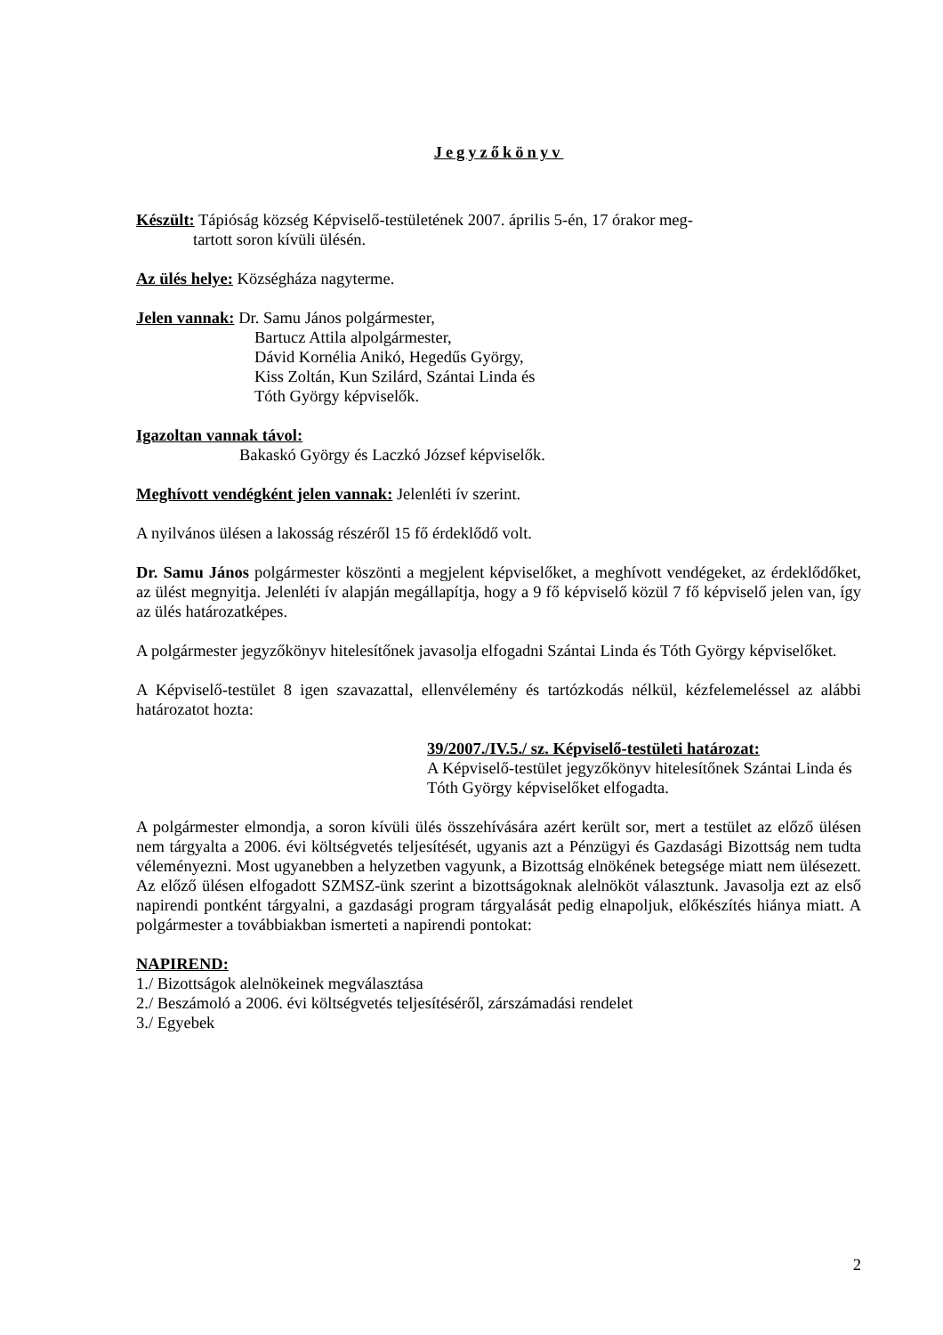Jegyzőkönyv
Készült: Tápióság község Képviselő-testületének 2007. április 5-én, 17 órakor meg-
tartott soron kívüli ülésén.
Az ülés helye: Községháza nagyterme.
Jelen vannak: Dr. Samu János polgármester,
Bartucz Attila alpolgármester,
Dávid Kornélia Anikó, Hegedűs György,
Kiss Zoltán, Kun Szilárd, Szántai Linda és
Tóth György képviselők.
Igazoltan vannak távol:
Bakaskó György és Laczkó József képviselők.
Meghívott vendégként jelen vannak: Jelenléti ív szerint.
A nyilvános ülésen a lakosság részéről 15 fő érdeklődő volt.
Dr. Samu János polgármester köszönti a megjelent képviselőket, a meghívott vendégeket, az érdeklődőket, az ülést megnyitja. Jelenléti ív alapján megállapítja, hogy a 9 fő képviselő közül 7 fő képviselő jelen van, így az ülés határozatképes.
A polgármester jegyzőkönyv hitelesítőnek javasolja elfogadni Szántai Linda és Tóth György képviselőket.
A Képviselő-testület 8 igen szavazattal, ellenvélemény és tartózkodás nélkül, kézfelemeléssel az alábbi határozatot hozta:
39/2007./IV.5./ sz. Képviselő-testületi határozat:
A Képviselő-testület jegyzőkönyv hitelesítőnek Szántai Linda és Tóth György képviselőket elfogadta.
A polgármester elmondja, a soron kívüli ülés összehívására azért került sor, mert a testület az előző ülésen nem tárgyalta a 2006. évi költségvetés teljesítését, ugyanis azt a Pénzügyi és Gazdasági Bizottság nem tudta véleményezni. Most ugyanebben a helyzetben vagyunk, a Bizottság elnökének betegsége miatt nem ülésezett. Az előző ülésen elfogadott SZMSZ-ünk szerint a bizottságoknak alelnököt választunk. Javasolja ezt az első napirendi pontként tárgyalni, a gazdasági program tárgyalását pedig elnapoljuk, előkészítés hiánya miatt. A polgármester a továbbiakban ismerteti a napirendi pontokat:
NAPIREND:
1./ Bizottságok alelnökeinek megválasztása
2./ Beszámoló a 2006. évi költségvetés teljesítéséről, zárszámadási rendelet
3./ Egyebek
2